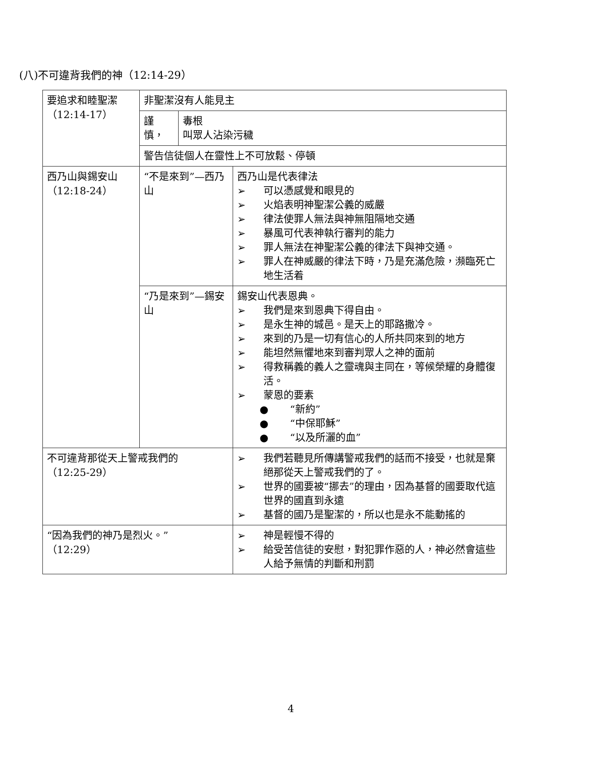(八)不可違背我們的神（12:14-29）
| 要追求和睦聖潔 （12:14-17） | 非聖潔沒有人能見主 | | |
| | 謹 慎， | 毒根 叫眾人沾染污穢 | |
| | 警告信徒個人在靈性上不可放鬆、停頓 | | |
| 西乃山與錫安山 （12:18-24） | “不是來到”—西乃山 | | 西乃山是代表律法 ➢ 可以憑感覺和眼見的 ➢ 火焰表明神聖潔公義的威嚴 ➢ 律法使罪人無法與神無阻隔地交通 ➢ 暴風可代表神執行審判的能力 ➢ 罪人無法在神聖潔公義的律法下與神交通。 ➢ 罪人在神威嚴的律法下時，乃是充滿危險，瀕臨死亡地生活着 |
| | “乃是來到”—錫安山 | | 錫安山代表恩典。 ➢ 我們是來到恩典下得自由。 ➢ 是永生神的城邑。是天上的耶路撒冷。 ➢ 來到的乃是一切有信心的人所共同來到的地方 ➢ 能坦然無懼地來到審判眾人之神的面前 ➢ 得救稱義的義人之靈魂與主同在，等候榮耀的身體復活。 ➢ 蒙恩的要素 ● “新約” ● “中保耶穌” ● “以及所灑的血” |
| 不可違背那從天上警戒我們的 （12:25-29） | | | ➢ 我們若聽見所傳講警戒我們的話而不接受，也就是棄絕那從天上警戒我們的了。 ➢ 世界的國要被“挪去”的理由，因為基督的國要取代這世界的國直到永遠 ➢ 基督的國乃是聖潔的，所以也是永不能動搖的 |
| “因為我們的神乃是烈火。” （12:29） | | | ➢ 神是輕慢不得的 ➢ 給受苦信徒的安慰，對犯罪作惡的人，神必然會這些人給予無情的判斷和刑罰 |
4